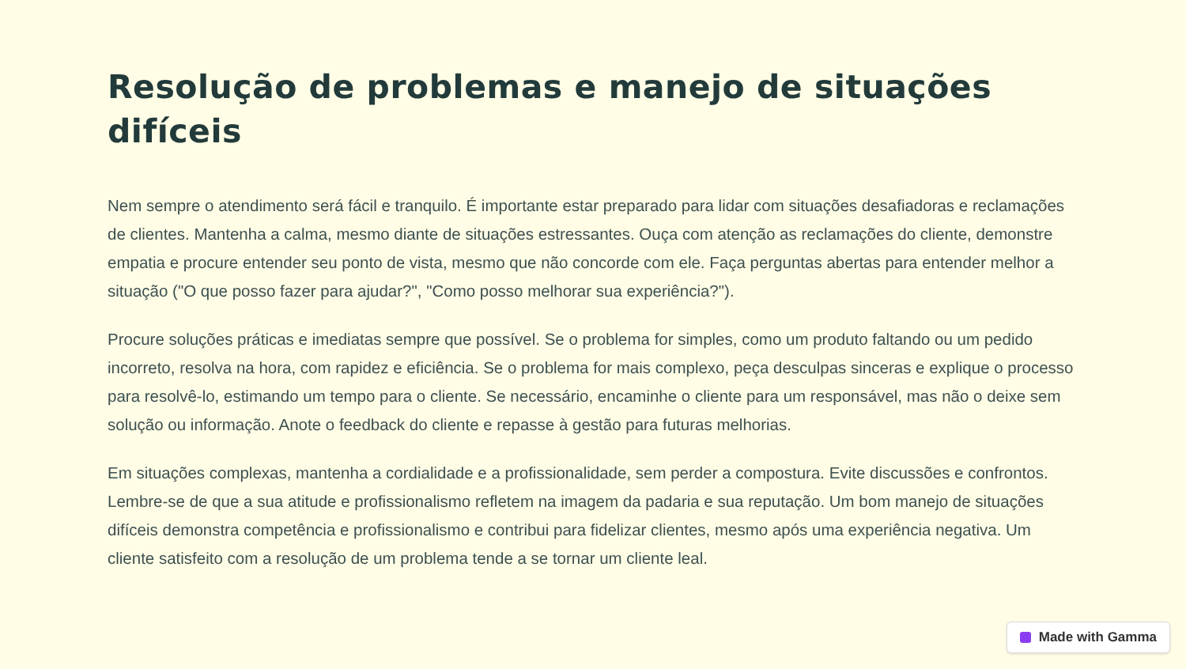Resolução de problemas e manejo de situações difíceis
Nem sempre o atendimento será fácil e tranquilo. É importante estar preparado para lidar com situações desafiadoras e reclamações de clientes. Mantenha a calma, mesmo diante de situações estressantes. Ouça com atenção as reclamações do cliente, demonstre empatia e procure entender seu ponto de vista, mesmo que não concorde com ele. Faça perguntas abertas para entender melhor a situação ("O que posso fazer para ajudar?", "Como posso melhorar sua experiência?").
Procure soluções práticas e imediatas sempre que possível. Se o problema for simples, como um produto faltando ou um pedido incorreto, resolva na hora, com rapidez e eficiência. Se o problema for mais complexo, peça desculpas sinceras e explique o processo para resolvê-lo, estimando um tempo para o cliente. Se necessário, encaminhe o cliente para um responsável, mas não o deixe sem solução ou informação. Anote o feedback do cliente e repasse à gestão para futuras melhorias.
Em situações complexas, mantenha a cordialidade e a profissionalidade, sem perder a compostura. Evite discussões e confrontos. Lembre-se de que a sua atitude e profissionalismo refletem na imagem da padaria e sua reputação. Um bom manejo de situações difíceis demonstra competência e profissionalismo e contribui para fidelizar clientes, mesmo após uma experiência negativa. Um cliente satisfeito com a resolução de um problema tende a se tornar um cliente leal.
Made with Gamma